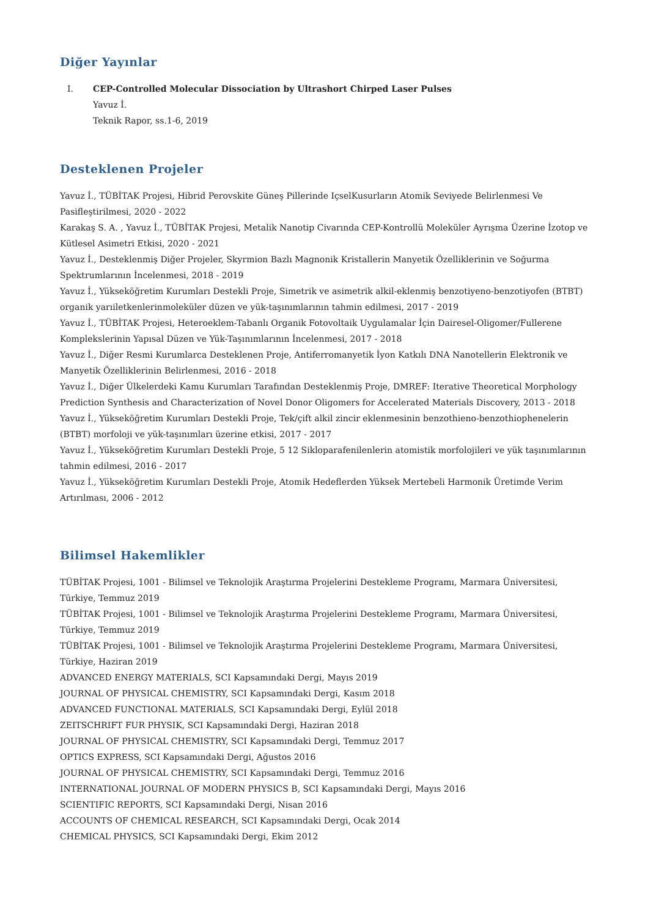Diğer Yayınlar
I. CEP-Controlled Molecular Dissociation by Ultrashort Chirped Laser Pulses
Yavuz İ.
Teknik Rapor, ss.1-6, 2019
Desteklenen Projeler
Yavuz İ., TÜBİTAK Projesi, Hibrid Perovskite Güneş Pillerinde IçselKusurların Atomik Seviyede Belirlenmesi Ve Pasifleştirilmesi, 2020 - 2022
Karakaş S. A. , Yavuz İ., TÜBİTAK Projesi, Metalik Nanotip Civarında CEP-Kontrollü Moleküler Ayrışma Üzerine İzotop ve Kütlesel Asimetri Etkisi, 2020 - 2021
Yavuz İ., Desteklenmiş Diğer Projeler, Skyrmion Bazlı Magnonik Kristallerin Manyetik Özelliklerinin ve Soğurma Spektrumlarının İncelenmesi, 2018 - 2019
Yavuz İ., Yükseköğretim Kurumları Destekli Proje, Simetrik ve asimetrik alkil-eklenmiş benzotiyeno-benzotiyofen (BTBT) organik yarıiletkenlerinmoleküler düzen ve yük-taşınımlarının tahmin edilmesi, 2017 - 2019
Yavuz İ., TÜBİTAK Projesi, Heteroeklem-Tabanlı Organik Fotovoltaik Uygulamalar İçin Dairesel-Oligomer/Fullerene Komplekslerinin Yapısal Düzen ve Yük-Taşınımlarının İncelenmesi, 2017 - 2018
Yavuz İ., Diğer Resmi Kurumlarca Desteklenen Proje, Antiferromanyetik İyon Katkılı DNA Nanotellerin Elektronik ve Manyetik Özelliklerinin Belirlenmesi, 2016 - 2018
Yavuz İ., Diğer Ülkelerdeki Kamu Kurumları Tarafından Desteklenmiş Proje, DMREF: Iterative Theoretical Morphology Prediction Synthesis and Characterization of Novel Donor Oligomers for Accelerated Materials Discovery, 2013 - 2018
Yavuz İ., Yükseköğretim Kurumları Destekli Proje, Tek/çift alkil zincir eklenmesinin benzothieno-benzothiophenelerin (BTBT) morfoloji ve yük-taşınımları üzerine etkisi, 2017 - 2017
Yavuz İ., Yükseköğretim Kurumları Destekli Proje, 5 12 Sikloparafenilenlerin atomistik morfolojileri ve yük taşınımlarının tahmin edilmesi, 2016 - 2017
Yavuz İ., Yükseköğretim Kurumları Destekli Proje, Atomik Hedeflerden Yüksek Mertebeli Harmonik Üretimde Verim Artırılması, 2006 - 2012
Bilimsel Hakemlikler
TÜBİTAK Projesi, 1001 - Bilimsel ve Teknolojik Araştırma Projelerini Destekleme Programı, Marmara Üniversitesi, Türkiye, Temmuz 2019
TÜBİTAK Projesi, 1001 - Bilimsel ve Teknolojik Araştırma Projelerini Destekleme Programı, Marmara Üniversitesi, Türkiye, Temmuz 2019
TÜBİTAK Projesi, 1001 - Bilimsel ve Teknolojik Araştırma Projelerini Destekleme Programı, Marmara Üniversitesi, Türkiye, Haziran 2019
ADVANCED ENERGY MATERIALS, SCI Kapsamındaki Dergi, Mayıs 2019
JOURNAL OF PHYSICAL CHEMISTRY, SCI Kapsamındaki Dergi, Kasım 2018
ADVANCED FUNCTIONAL MATERIALS, SCI Kapsamındaki Dergi, Eylül 2018
ZEITSCHRIFT FUR PHYSIK, SCI Kapsamındaki Dergi, Haziran 2018
JOURNAL OF PHYSICAL CHEMISTRY, SCI Kapsamındaki Dergi, Temmuz 2017
OPTICS EXPRESS, SCI Kapsamındaki Dergi, Ağustos 2016
JOURNAL OF PHYSICAL CHEMISTRY, SCI Kapsamındaki Dergi, Temmuz 2016
INTERNATIONAL JOURNAL OF MODERN PHYSICS B, SCI Kapsamındaki Dergi, Mayıs 2016
SCIENTIFIC REPORTS, SCI Kapsamındaki Dergi, Nisan 2016
ACCOUNTS OF CHEMICAL RESEARCH, SCI Kapsamındaki Dergi, Ocak 2014
CHEMICAL PHYSICS, SCI Kapsamındaki Dergi, Ekim 2012